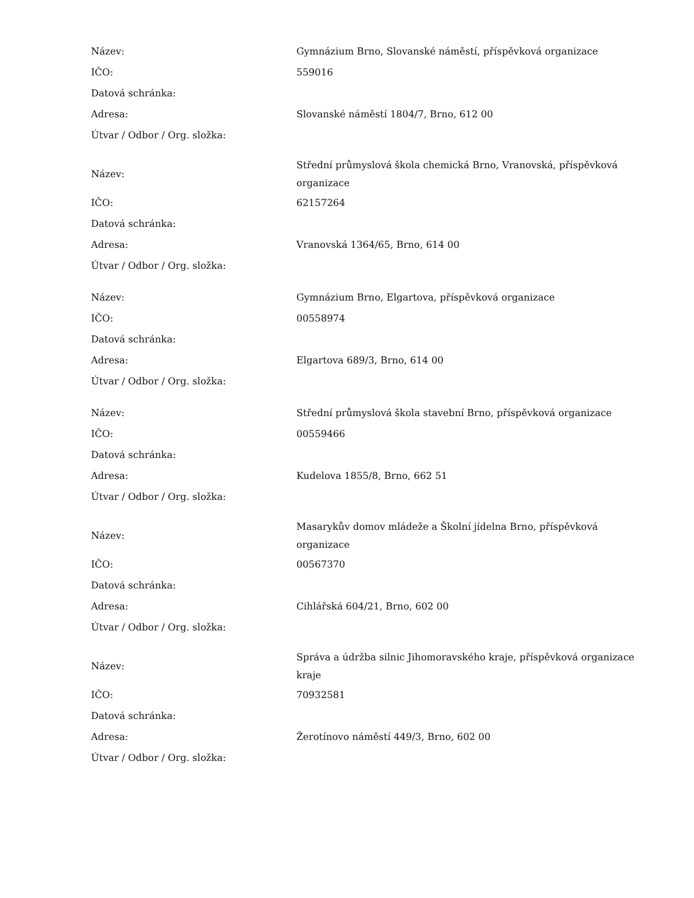| Název: | Gymnázium Brno, Slovanské náměstí, příspěvková organizace |
| IČO: | 559016 |
| Datová schránka: | |
| Adresa: | Slovanské náměstí 1804/7, Brno, 612 00 |
| Útvar / Odbor / Org. složka: | |
| Název: | Střední průmyslová škola chemická Brno, Vranovská, příspěvková organizace |
| IČO: | 62157264 |
| Datová schránka: | |
| Adresa: | Vranovská 1364/65, Brno, 614 00 |
| Útvar / Odbor / Org. složka: | |
| Název: | Gymnázium Brno, Elgartova, příspěvková organizace |
| IČO: | 00558974 |
| Datová schránka: | |
| Adresa: | Elgartova 689/3, Brno, 614 00 |
| Útvar / Odbor / Org. složka: | |
| Název: | Střední průmyslová škola stavební Brno, příspěvková organizace |
| IČO: | 00559466 |
| Datová schránka: | |
| Adresa: | Kudelova 1855/8, Brno, 662 51 |
| Útvar / Odbor / Org. složka: | |
| Název: | Masarykův domov mládeže a Školní jídelna Brno, příspěvková organizace |
| IČO: | 00567370 |
| Datová schránka: | |
| Adresa: | Cihlářská 604/21, Brno, 602 00 |
| Útvar / Odbor / Org. složka: | |
| Název: | Správa a údržba silnic Jihomoravského kraje, příspěvková organizace kraje |
| IČO: | 70932581 |
| Datová schránka: | |
| Adresa: | Žerotínovo náměstí 449/3, Brno, 602 00 |
| Útvar / Odbor / Org. složka: | |